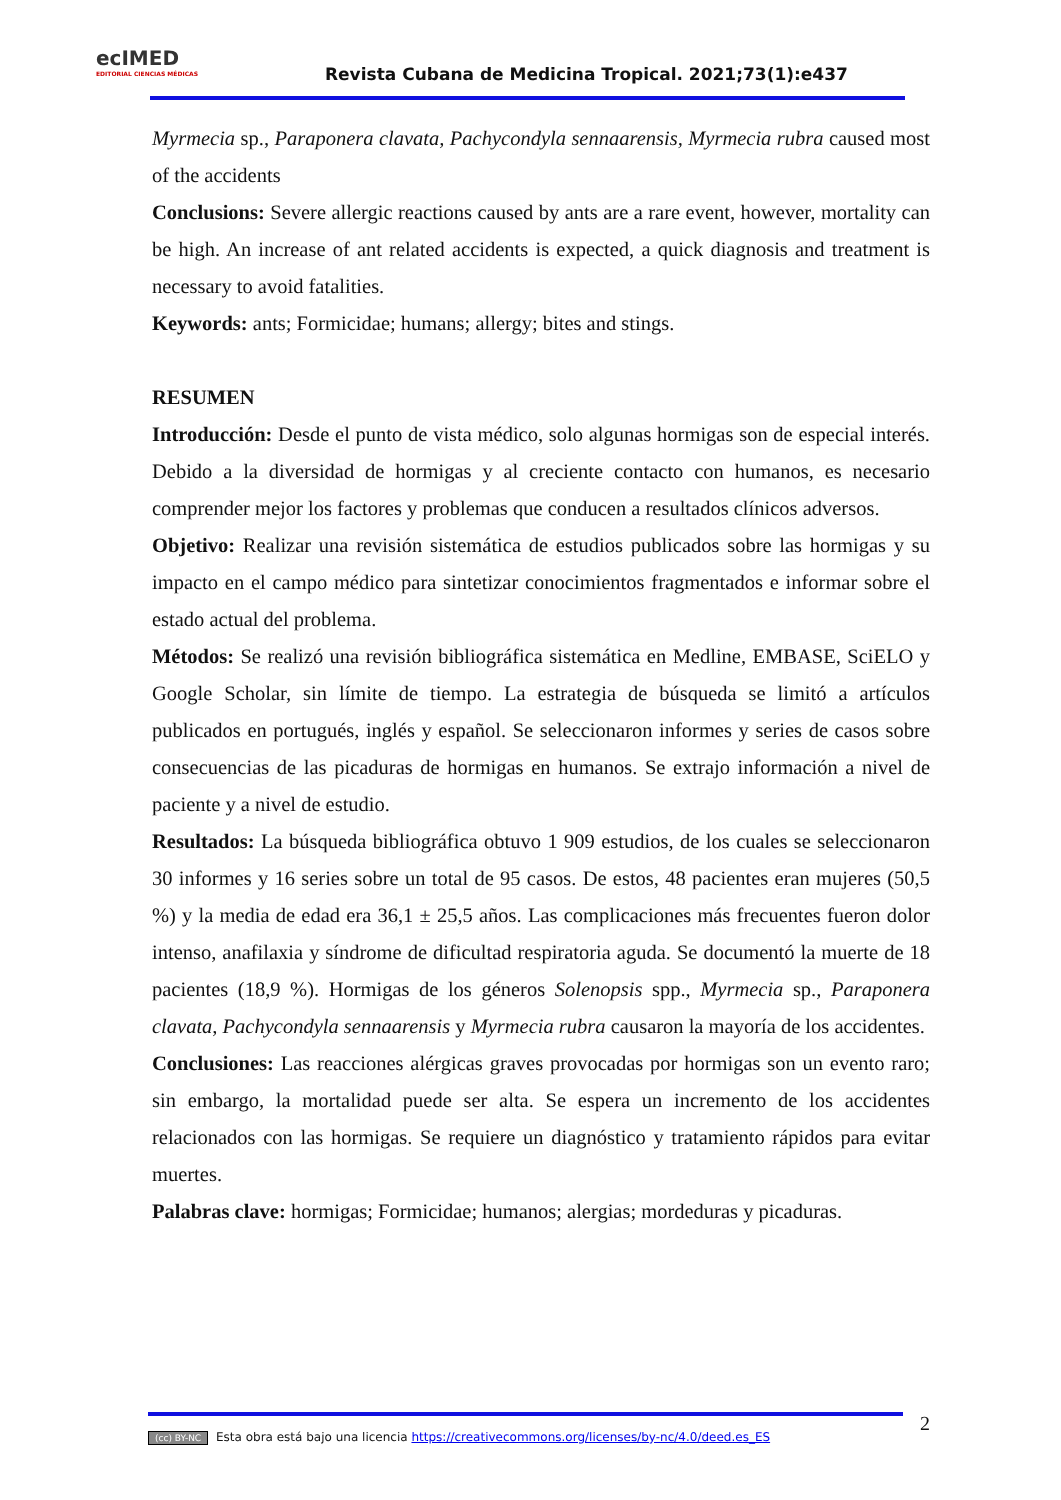ecIMED
EDITORIAL CIENCIAS MÉDICAS
Revista Cubana de Medicina Tropical. 2021;73(1):e437
Myrmecia sp., Paraponera clavata, Pachycondyla sennaarensis, Myrmecia rubra caused most of the accidents
Conclusions: Severe allergic reactions caused by ants are a rare event, however, mortality can be high. An increase of ant related accidents is expected, a quick diagnosis and treatment is necessary to avoid fatalities.
Keywords: ants; Formicidae; humans; allergy; bites and stings.
RESUMEN
Introducción: Desde el punto de vista médico, solo algunas hormigas son de especial interés. Debido a la diversidad de hormigas y al creciente contacto con humanos, es necesario comprender mejor los factores y problemas que conducen a resultados clínicos adversos.
Objetivo: Realizar una revisión sistemática de estudios publicados sobre las hormigas y su impacto en el campo médico para sintetizar conocimientos fragmentados e informar sobre el estado actual del problema.
Métodos: Se realizó una revisión bibliográfica sistemática en Medline, EMBASE, SciELO y Google Scholar, sin límite de tiempo. La estrategia de búsqueda se limitó a artículos publicados en portugués, inglés y español. Se seleccionaron informes y series de casos sobre consecuencias de las picaduras de hormigas en humanos. Se extrajo información a nivel de paciente y a nivel de estudio.
Resultados: La búsqueda bibliográfica obtuvo 1 909 estudios, de los cuales se seleccionaron 30 informes y 16 series sobre un total de 95 casos. De estos, 48 pacientes eran mujeres (50,5 %) y la media de edad era 36,1 ± 25,5 años. Las complicaciones más frecuentes fueron dolor intenso, anafilaxia y síndrome de dificultad respiratoria aguda. Se documentó la muerte de 18 pacientes (18,9 %). Hormigas de los géneros Solenopsis spp., Myrmecia sp., Paraponera clavata, Pachycondyla sennaarensis y Myrmecia rubra causaron la mayoría de los accidentes.
Conclusiones: Las reacciones alérgicas graves provocadas por hormigas son un evento raro; sin embargo, la mortalidad puede ser alta. Se espera un incremento de los accidentes relacionados con las hormigas. Se requiere un diagnóstico y tratamiento rápidos para evitar muertes.
Palabras clave: hormigas; Formicidae; humanos; alergias; mordeduras y picaduras.
(cc) BY-NC Esta obra está bajo una licencia https://creativecommons.org/licenses/by-nc/4.0/deed.es_ES 2